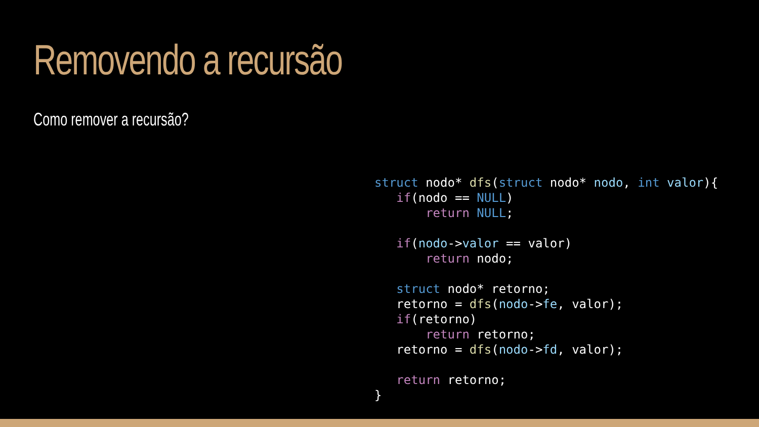Removendo a recursão
Como remover a recursão?
struct nodo* dfs(struct nodo* nodo, int valor){
   if(nodo == NULL)
       return NULL;

   if(nodo->valor == valor)
       return nodo;

   struct nodo* retorno;
   retorno = dfs(nodo->fe, valor);
   if(retorno)
       return retorno;
   retorno = dfs(nodo->fd, valor);

   return retorno;
}